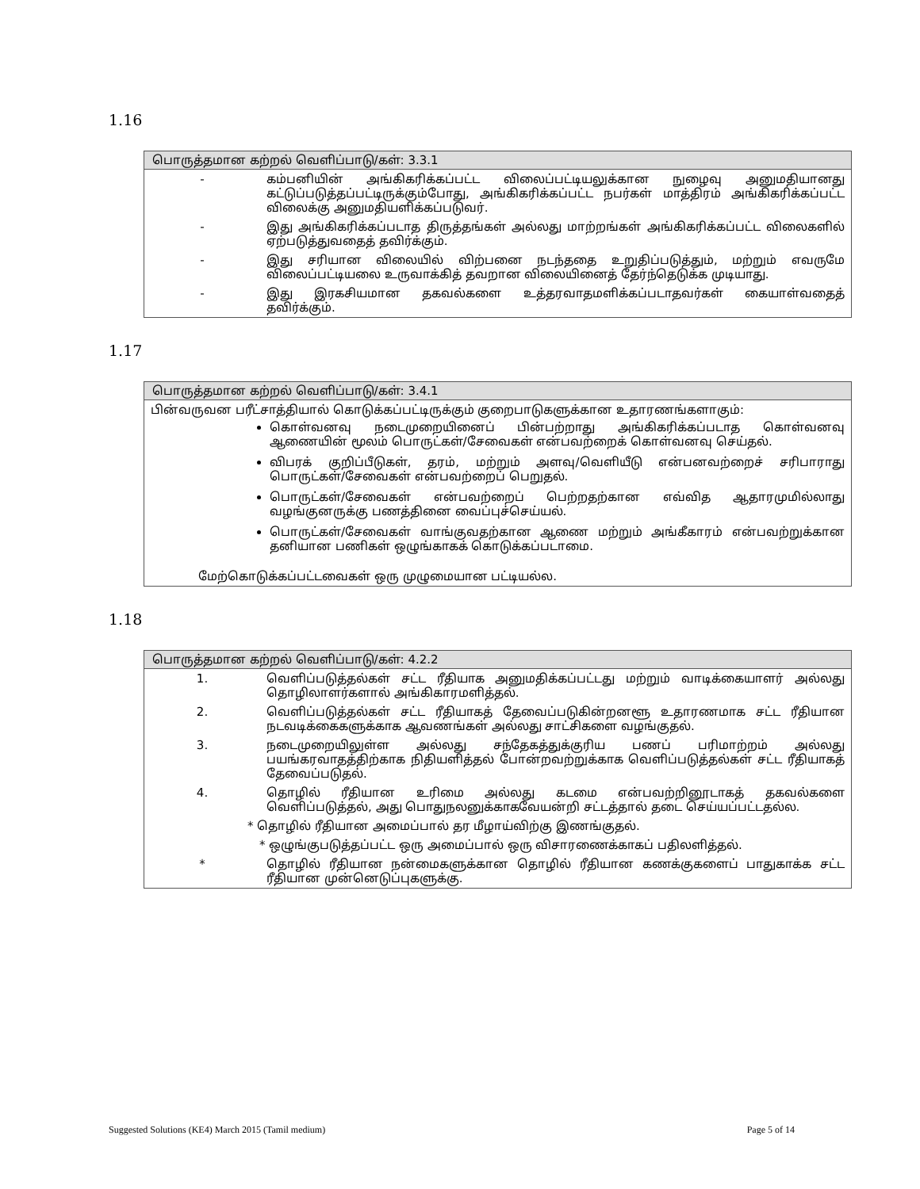1.16
| பொருத்தமான கற்றல் வெளிப்பாடு/கள்: 3.3.1 | |
| --- | --- |
| - | கம்பனியின் அங்கிகரிக்கப்பட்ட விலைப்பட்டியலுக்கான நுழைவு அனுமதியானது கட்டுப்படுத்தப்பட்டிருக்கும்போது, அங்கிகரிக்கப்பட்ட நபர்கள் மாத்திரம் அங்கிகரிக்கப்பட்ட விலைக்கு அனுமதியளிக்கப்படுவர். |
| - | இது அங்கிகரிக்கப்படாத திருத்தங்கள் அல்லது மாற்றங்கள் அங்கிகரிக்கப்பட்ட விலைகளில் ஏற்படுத்துவதைத் தவிர்க்கும். |
| - | இது சரியான விலையில் விற்பனை நடந்ததை உறுதிப்படுத்தும், மற்றும் எவருமே விலைப்பட்டியலை உருவாக்கித் தவறான விலையினைத் தேர்ந்தெடுக்க முடியாது. |
| - | இது இரகசியமான தகவல்களை உத்தரவாதமளிக்கப்படாதவர்கள் கையாள்வதைத் தவிர்க்கும். |
1.17
| பொருத்தமான கற்றல் வெளிப்பாடு/கள்: 3.4.1 |
| --- |
| பின்வருவன பரீட்சாத்தியால் கொடுக்கப்பட்டிருக்கும் குறைபாடுகளுக்கான உதாரணங்களாகும்: கொள்வனவு நடைமுறையினைப் பின்பற்றாது அங்கிகரிக்கப்படாத கொள்வனவு ஆணையின் மூலம் பொருட்கள்/சேவைகள் என்பவற்றைக் கொள்வனவு செய்தல். விபரக் குறிப்பீடுகள், தரம், மற்றும் அளவு/வெளியீடு என்பனவற்றைச் சரிபாராது பொருட்கள்/சேவைகள் என்பவற்றைப் பெறுதல். பொருட்கள்/சேவைகள் என்பவற்றைப் பெற்றதற்கான எவ்வித ஆதாரமுமில்லாது வழங்குனருக்கு பணத்தினை வைப்புச்செய்யல். பொருட்கள்/சேவைகள் வாங்குவதற்கான ஆணை மற்றும் அங்கீகாரம் என்பவற்றுக்கான தனியான பணிகள் ஒழுங்காகக் கொடுக்கப்படாமை. மேற்கொடுக்கப்பட்டவைகள் ஒரு முழுமையான பட்டியல்ல. |
1.18
| பொருத்தமான கற்றல் வெளிப்பாடு/கள்: 4.2.2 | |
| --- | --- |
| 1. | வெளிப்படுத்தல்கள் சட்ட ரீதியாக அனுமதிக்கப்பட்டது மற்றும் வாடிக்கையாளர் அல்லது தொழிலாளர்களால் அங்கிகாரமளித்தல். |
| 2. | வெளிப்படுத்தல்கள் சட்ட ரீதியாகத் தேவைப்படுகின்றனளூ உதாரணமாக சட்ட ரீதியான நடவடிக்கைகளுக்காக ஆவணங்கள் அல்லது சாட்சிகளை வழங்குதல். |
| 3. | நடைமுறையிலுள்ள அல்லது சந்தேகத்துக்குரிய பணப் பரிமாற்றம் அல்லது பயங்கரவாதத்திற்காக நிதியளித்தல் போன்றவற்றுக்காக வெளிப்படுத்தல்கள் சட்ட ரீதியாகத் தேவைப்படுதல். |
| 4. | தொழில் ரீதியான உரிமை அல்லது கடமை என்பவற்றினூடாகத் தகவல்களை வெளிப்படுத்தல், அது பொதுநலனுக்காகவேயன்றி சட்டத்தால் தடை செய்யப்பட்டதல்ல. |
| * தொழில் ரீதியான அமைப்பால் தர மீழாய்விற்கு இணங்குதல். | |
| * ஒழுங்குபடுத்தப்பட்ட ஒரு அமைப்பால் ஒரு விசாரணைக்காகப் பதிலளித்தல். | |
| * | தொழில் ரீதியான நன்மைகளுக்கான தொழில் ரீதியான கணக்குகளைப் பாதுகாக்க சட்ட ரீதியான முன்னெடுப்புகளுக்கு. |
Suggested Solutions (KE4) March 2015 (Tamil medium) Page 5 of 14